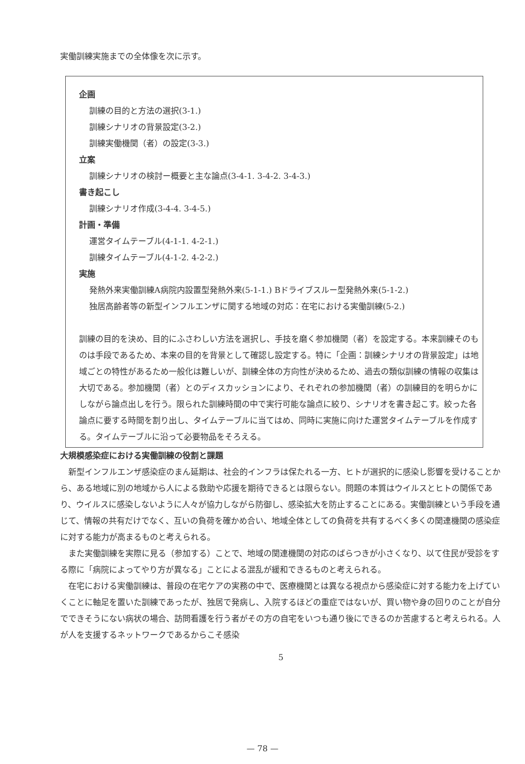実働訓練実施までの全体像を次に示す。
企画
訓練の目的と方法の選択(3-1.)
訓練シナリオの背景設定(3-2.)
訓練実働機関（者）の設定(3-3.)
立案
訓練シナリオの検討ー概要と主な論点(3-4-1. 3-4-2. 3-4-3.)
書き起こし
訓練シナリオ作成(3-4-4. 3-4-5.)
計画・準備
運営タイムテーブル(4-1-1. 4-2-1.)
訓練タイムテーブル(4-1-2. 4-2-2.)
実施
発熱外来実働訓練A病院内設置型発熱外来(5-1-1.) Bドライブスルー型発熱外来(5-1-2.)
独居高齢者等の新型インフルエンザに関する地域の対応：在宅における実働訓練(5-2.)
訓練の目的を決め、目的にふさわしい方法を選択し、手技を磨く参加機関（者）を設定する。本来訓練そのものは手段であるため、本来の目的を背景として確認し設定する。特に「企画：訓練シナリオの背景設定」は地域ごとの特性があるため一般化は難しいが、訓練全体の方向性が決めるため、過去の類似訓練の情報の収集は大切である。参加機関（者）とのディスカッションにより、それぞれの参加機関（者）の訓練目的を明らかにしながら論点出しを行う。限られた訓練時間の中で実行可能な論点に絞り、シナリオを書き起こす。絞った各論点に要する時間を割り出し、タイムテーブルに当てはめ、同時に実施に向けた運営タイムテーブルを作成する。タイムテーブルに沿って必要物品をそろえる。
大規模感染症における実働訓練の役割と課題
新型インフルエンザ感染症のまん延期は、社会的インフラは保たれる一方、ヒトが選択的に感染し影響を受けることから、ある地域に別の地域から人による救助や応援を期待できるとは限らない。問題の本質はウイルスとヒトの関係であり、ウイルスに感染しないように人々が協力しながら防御し、感染拡大を防止することにある。実働訓練という手段を通じて、情報の共有だけでなく、互いの負荷を確かめ合い、地域全体としての負荷を共有するべく多くの関連機関の感染症に対する能力が高まるものと考えられる。
また実働訓練を実際に見る（参加する）ことで、地域の関連機関の対応のばらつきが小さくなり、以て住民が受診をする際に「病院によってやり方が異なる」ことによる混乱が緩和できるものと考えられる。
在宅における実働訓練は、普段の在宅ケアの実務の中で、医療機関とは異なる視点から感染症に対する能力を上げていくことに軸足を置いた訓練であったが、独居で発病し、入院するほどの重症ではないが、買い物や身の回りのことが自分でできそうにない病状の場合、訪問看護を行う者がその方の自宅をいつも通り後にできるのか苦慮すると考えられる。人が人を支援するネットワークであるからこそ感染
5
— 78 —